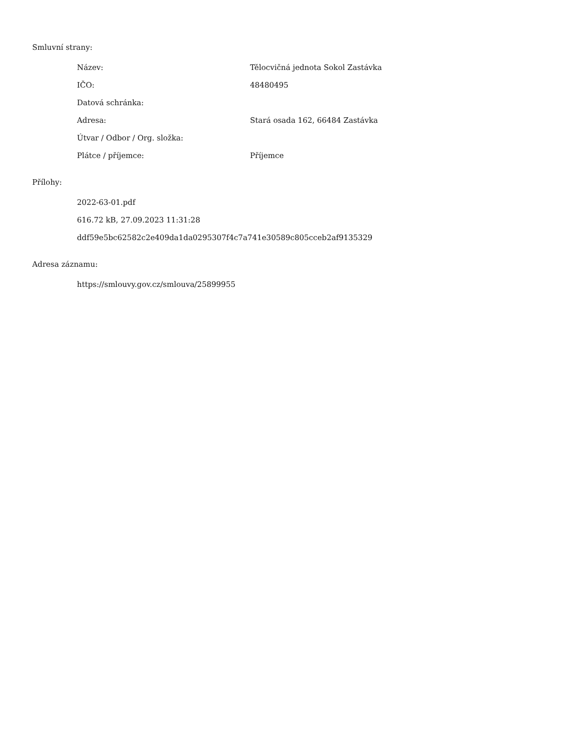Smluvní strany:
| Název: | Tělocvičná jednota Sokol Zastávka |
| IČO: | 48480495 |
| Datová schránka: | |
| Adresa: | Stará osada 162, 66484 Zastávka |
| Útvar / Odbor / Org. složka: | |
| Plátce / příjemce: | Příjemce |
Přílohy:
2022-63-01.pdf
616.72 kB, 27.09.2023 11:31:28
ddf59e5bc62582c2e409da1da0295307f4c7a741e30589c805cceb2af9135329
Adresa záznamu:
https://smlouvy.gov.cz/smlouva/25899955